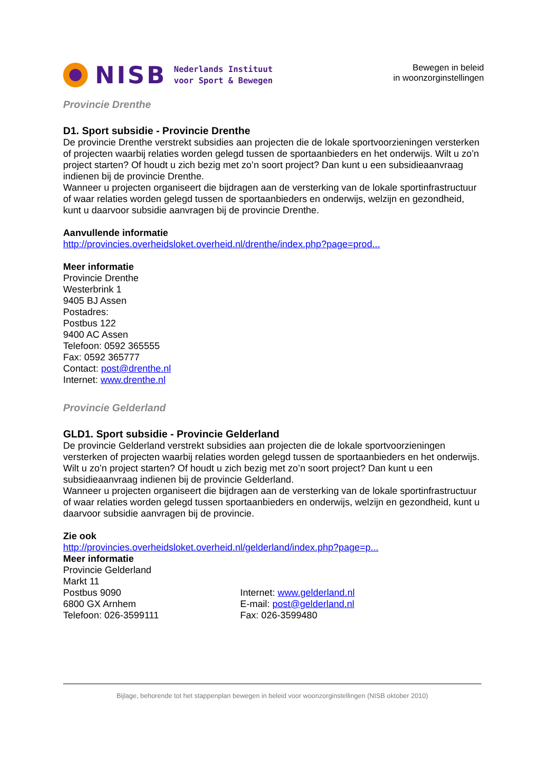NISB Nederlands Instituut
voor Sport & Bewegen
Bewegen in beleid
in woonzorginstellingen
Provincie Drenthe
D1. Sport subsidie - Provincie Drenthe
De provincie Drenthe verstrekt subsidies aan projecten die de lokale sportvoorzieningen versterken of projecten waarbij relaties worden gelegd tussen de sportaanbieders en het onderwijs. Wilt u zo’n project starten? Of houdt u zich bezig met zo’n soort project? Dan kunt u een subsidieaanvraag indienen bij de provincie Drenthe.
Wanneer u projecten organiseert die bijdragen aan de versterking van de lokale sportinfrastructuur of waar relaties worden gelegd tussen de sportaanbieders en onderwijs, welzijn en gezondheid, kunt u daarvoor subsidie aanvragen bij de provincie Drenthe.
Aanvullende informatie
http://provincies.overheidsloket.overheid.nl/drenthe/index.php?page=prod...
Meer informatie
Provincie Drenthe
Westerbrink 1
9405 BJ Assen
Postadres:
Postbus 122
9400 AC Assen
Telefoon: 0592 365555
Fax: 0592 365777
Contact: post@drenthe.nl
Internet: www.drenthe.nl
Provincie Gelderland
GLD1. Sport subsidie - Provincie Gelderland
De provincie Gelderland verstrekt subsidies aan projecten die de lokale sportvoorzieningen versterken of projecten waarbij relaties worden gelegd tussen de sportaanbieders en het onderwijs. Wilt u zo’n project starten? Of houdt u zich bezig met zo’n soort project? Dan kunt u een subsidieaanvraag indienen bij de provincie Gelderland.
Wanneer u projecten organiseert die bijdragen aan de versterking van de lokale sportinfrastructuur of waar relaties worden gelegd tussen sportaanbieders en onderwijs, welzijn en gezondheid, kunt u daarvoor subsidie aanvragen bij de provincie.
Zie ook
http://provincies.overheidsloket.overheid.nl/gelderland/index.php?page=p...
Meer informatie
Provincie Gelderland
Markt 11
Postbus 9090
6800 GX Arnhem
Telefoon: 026-3599111
Internet: www.gelderland.nl
E-mail: post@gelderland.nl
Fax: 026-3599480
Bijlage, behorende tot het stappenplan bewegen in beleid voor woonzorginstellingen (NISB oktober 2010)